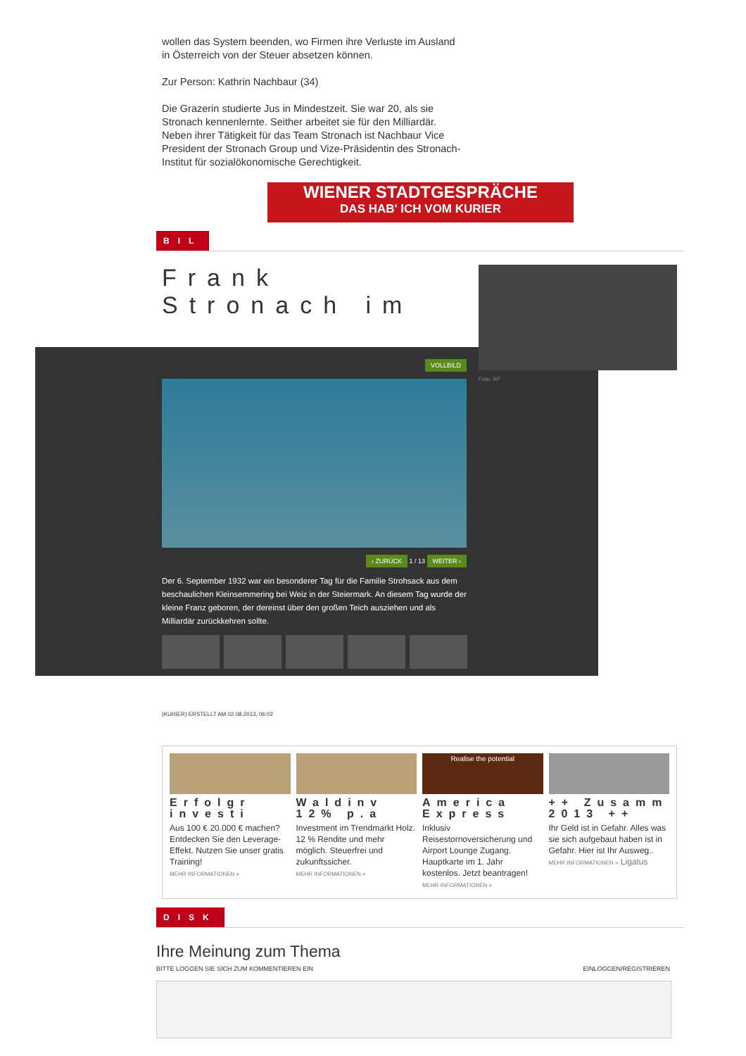wollen das System beenden, wo Firmen ihre Verluste im Ausland in Österreich von der Steuer absetzen können.
Zur Person: Kathrin Nachbaur (34)
Die Grazerin studierte Jus in Mindestzeit. Sie war 20, als sie Stronach kennenlernte. Seither arbeitet sie für den Milliardär. Neben ihrer Tätigkeit für das Team Stronach ist Nachbaur Vice President der Stronach Group und Vize-Präsidentin des Stronach-Institut für sozialökonomische Gerechtigkeit.
WIENER STADTGESPRÄCHE
DAS HAB' ICH VOM KURIER
BIL
Frank Stronach im
Foto: AP
VOLLBILD
‹ ZURÜCK 1 / 13 WEITER ›
Der 6. September 1932 war ein besonderer Tag für die Familie Strohsack aus dem beschaulichen Kleinsemmering bei Weiz in der Steiermark. An diesem Tag wurde der kleine Franz geboren, der dereinst über den großen Teich ausziehen und als Milliardär zurückkehren sollte.
(KURIER) ERSTELLT AM 02.08.2013, 06:02
Erfolgr investi
Aus 100 € 20.000 € machen? Entdecken Sie den Leverage-Effekt. Nutzen Sie unser gratis Training!
MEHR INFORMATIONEN »
Waldinv 12% p.a
Investment im Trendmarkt Holz. 12 % Rendite und mehr möglich. Steuerfrei und zukunftssicher.
MEHR INFORMATIONEN »
Realise the potential
America Express
Inklusiv Reisestornoversicherung und Airport Lounge Zugang. Hauptkarte im 1. Jahr kostenlos. Jetzt beantragen!
MEHR INFORMATIONEN »
++ Zusamm 2013 ++
Ihr Geld ist in Gefahr. Alles was sie sich aufgebaut haben ist in Gefahr. Hier ist Ihr Ausweg..
MEHR INFORMATIONEN » Ligatus
DISK
Ihre Meinung zum Thema
BITTE LOGGEN SIE SICH ZUM KOMMENTIEREN EIN EINLOGGEN/REGISTRIEREN